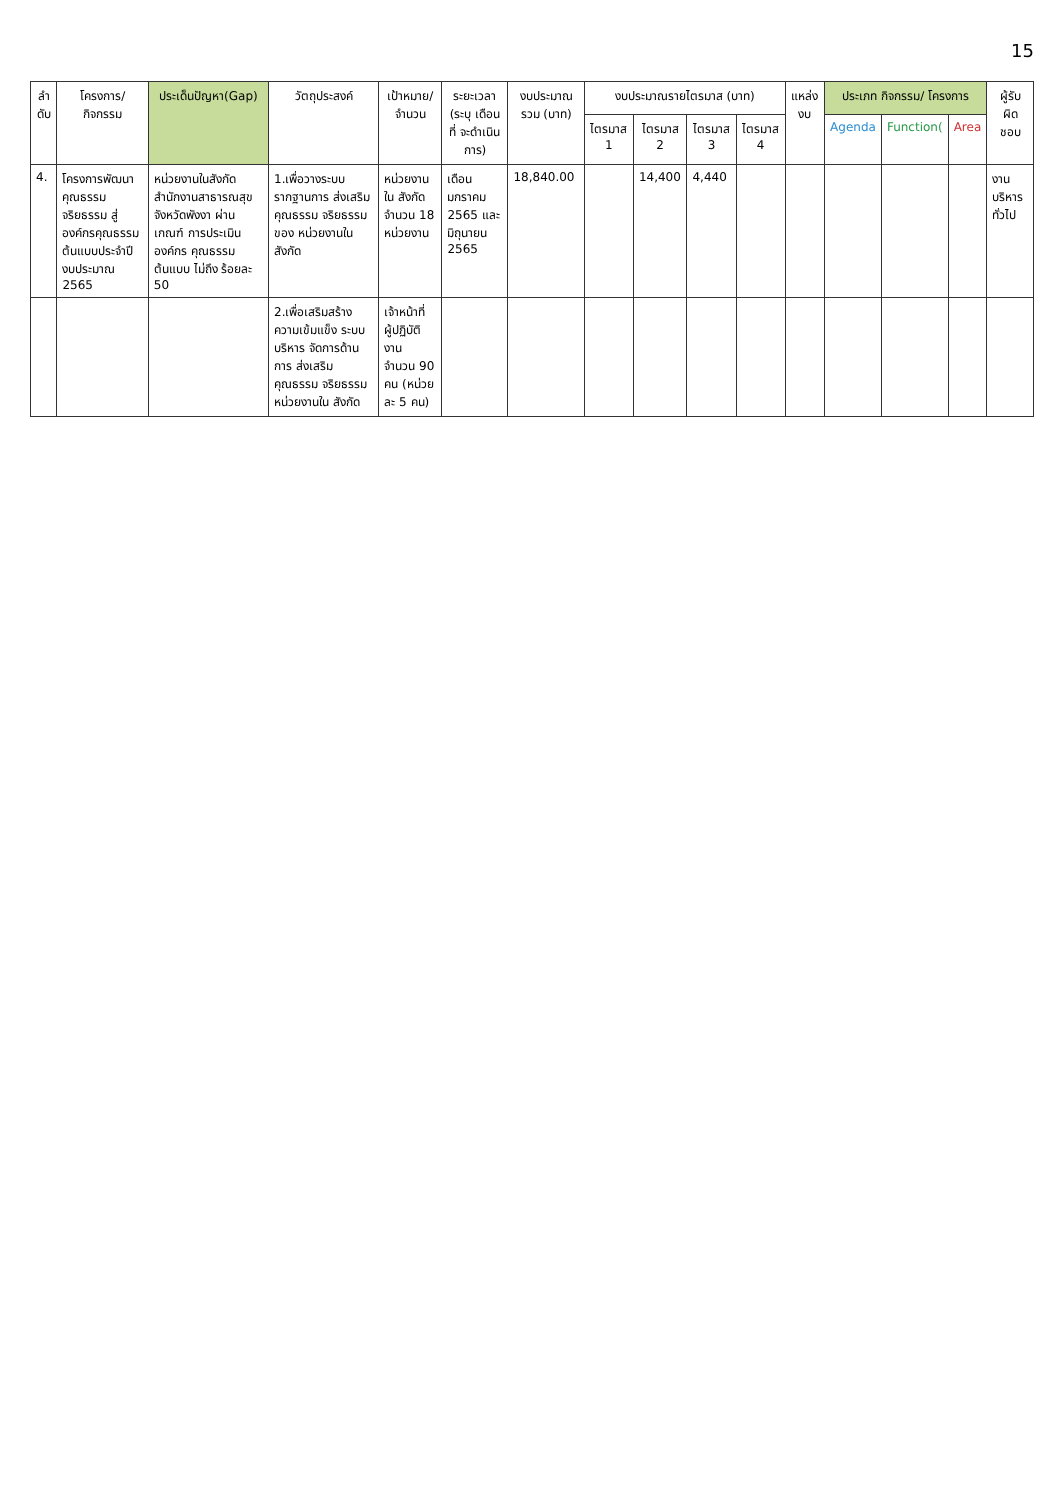15
| ลำ ดับ | โครงการ/ กิจกรรม | ประเด็นปัญหา(Gap) | วัตถุประสงค์ | เป้าหมาย/ จำนวน | ระยะเวลา (ระบุ เดือนที่ จะดำเนินการ) | งบประมาณ รวม (บาท) | งบประมาณรายไตรมาส (บาท) | | | | แหล่ง งบ | ประเภท กิจกรรม/ โครงการ | | | ผู้รับผิด ชอบ |
| --- | --- | --- | --- | --- | --- | --- | --- | --- | --- | --- | --- | --- | --- | --- | --- |
| | | | | | | | ไตรมาส 1 | ไตรมาส 2 | ไตรมาส 3 | ไตรมาส 4 | | Agenda | Function( | Area | |
| 4. | โครงการพัฒนา คุณธรรม จริยธรรม สู่ องค์กรคุณธรรม ต้นแบบประจำปี งบประมาณ 2565 | หน่วยงานในสังกัด สำนักงานสาธารณสุข จังหวัดพังงา ผ่านเกณฑ์ การประเมินองค์กร คุณธรรมต้นแบบ ไม่ถึง ร้อยละ 50 | 1.เพื่อวางระบบ รากฐานการ ส่งเสริม คุณธรรม จริยธรรมของ หน่วยงานใน สังกัด | หน่วยงานใน สังกัด จำนวน 18 หน่วยงาน | เดือน มกราคม 2565 และ มิถุนายน 2565 | 18,840.00 | | 14,400 | 4,440 | | | | | | งาน บริหาร ทั่วไป |
| | | | 2.เพื่อเสริมสร้าง ความเข้มแข็ง ระบบบริหาร จัดการด้านการ ส่งเสริม คุณธรรม จริยธรรม หน่วยงานใน สังกัด | เจ้าหน้าที่ ผู้ปฏิบัติงาน จำนวน 90 คน (หน่วยละ 5 คน) | | | | | | | | | | | |